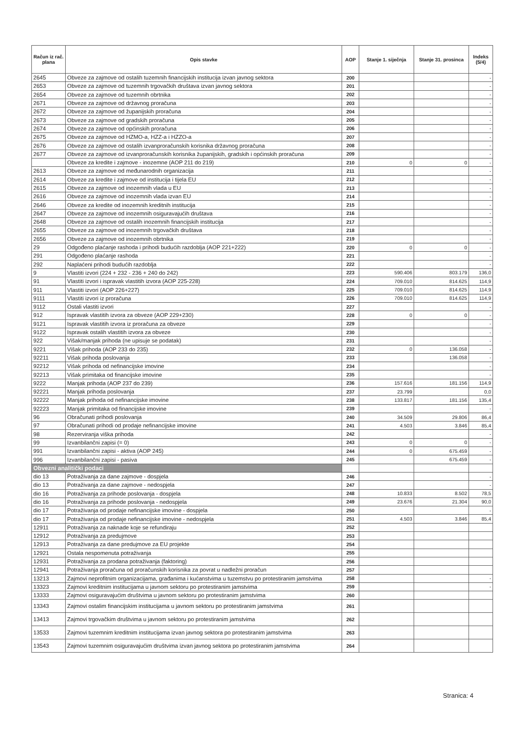| Račun iz rač. plana | Opis stavke | AOP | Stanje 1. siječnja | Stanje 31. prosinca | Indeks (5/4) |
| --- | --- | --- | --- | --- | --- |
| 2645 | Obveze za zajmove od ostalih tuzemnih financijskih institucija izvan javnog sektora | 200 | | | - |
| 2653 | Obveze za zajmove od tuzemnih trgovačkih društava izvan javnog sektora | 201 | | | - |
| 2654 | Obveze za zajmove od tuzemnih obrtnika | 202 | | | - |
| 2671 | Obveze za zajmove od državnog proračuna | 203 | | | - |
| 2672 | Obveze za zajmove od županijskih proračuna | 204 | | | - |
| 2673 | Obveze za zajmove od gradskih proračuna | 205 | | | - |
| 2674 | Obveze za zajmove od općinskih proračuna | 206 | | | - |
| 2675 | Obveze za zajmove od HZMO-a, HZZ-a i HZZO-a | 207 | | | - |
| 2676 | Obveze za zajmove od ostalih izvanproračunskih korisnika državnog proračuna | 208 | | | - |
| 2677 | Obveze za zajmove od izvanproračunskih korisnika županijskih, gradskih i općinskih proračuna | 209 | | | - |
| | Obveze za kredite i zajmove - inozemne (AOP 211 do 219) | 210 | 0 | 0 | - |
| 2613 | Obveze za zajmove od međunarodnih organizacija | 211 | | | - |
| 2614 | Obveze za kredite i zajmove od institucija i tijela EU | 212 | | | - |
| 2615 | Obveze za zajmove od inozemnih vlada u EU | 213 | | | - |
| 2616 | Obveze za zajmove od inozemnih vlada izvan EU | 214 | | | - |
| 2646 | Obveze za kredite od inozemnih kreditnih institucija | 215 | | | - |
| 2647 | Obveze za zajmove od inozemnih osiguravajućih društava | 216 | | | - |
| 2648 | Obveze za zajmove od ostalih inozemnih financijskih institucija | 217 | | | - |
| 2655 | Obveze za zajmove od inozemnih trgovačkih društava | 218 | | | - |
| 2656 | Obveze za zajmove od inozemnih obrtnika | 219 | | | - |
| 29 | Odgođeno plaćanje rashoda i prihodi budućih razdoblja (AOP 221+222) | 220 | 0 | 0 | - |
| 291 | Odgođeno plaćanje rashoda | 221 | | | - |
| 292 | Naplaćeni prihodi budućih razdoblja | 222 | | | - |
| 9 | Vlastiti izvori (224 + 232 - 236 + 240 do 242) | 223 | 590.406 | 803.179 | 136,0 |
| 91 | Vlastiti izvori i ispravak vlastitih izvora (AOP 225-228) | 224 | 709.010 | 814.625 | 114,9 |
| 911 | Vlastiti izvori (AOP 226+227) | 225 | 709.010 | 814.625 | 114,9 |
| 9111 | Vlastiti izvori iz proračuna | 226 | 709.010 | 814.625 | 114,9 |
| 9112 | Ostali vlastiti izvori | 227 | | | - |
| 912 | Ispravak vlastitih izvora za obveze (AOP 229+230) | 228 | 0 | 0 | - |
| 9121 | Ispravak vlastitih izvora iz proračuna za obveze | 229 | | | - |
| 9122 | Ispravak ostalih vlastitih izvora za obveze | 230 | | | - |
| 922 | Višak/manjak prihoda (ne upisuje se podatak) | 231 | | | - |
| 9221 | Višak prihoda (AOP 233 do 235) | 232 | 0 | 136.058 | - |
| 92211 | Višak prihoda poslovanja | 233 | | 136.058 | - |
| 92212 | Višak prihoda od nefinancijske imovine | 234 | | | - |
| 92213 | Višak primitaka od financijske imovine | 235 | | | - |
| 9222 | Manjak prihoda (AOP 237 do 239) | 236 | 157.616 | 181.156 | 114,9 |
| 92221 | Manjak prihoda poslovanja | 237 | 23.799 | | 0,0 |
| 92222 | Manjak prihoda od nefinancijske imovine | 238 | 133.817 | 181.156 | 135,4 |
| 92223 | Manjak primitaka od financijske imovine | 239 | | | - |
| 96 | Obračunati prihodi poslovanja | 240 | 34.509 | 29.806 | 86,4 |
| 97 | Obračunati prihodi od prodaje nefinancijske imovine | 241 | 4.503 | 3.846 | 85,4 |
| 98 | Rezerviranja viška prihoda | 242 | | | - |
| 99 | Izvanbilančni zapisi (= 0) | 243 | 0 | 0 | - |
| 991 | Izvanbilančni zapisi - aktiva (AOP 245) | 244 | 0 | 675.459 | - |
| 996 | Izvanbilančni zapisi - pasiva | 245 | | 675.459 | - |
| Obvezni analitički podaci | | | | | |
| dio 13 | Potraživanja za dane zajmove - dospjela | 246 | | | - |
| dio 13 | Potraživanja za dane zajmove - nedospjela | 247 | | | - |
| dio 16 | Potraživanja za prihode poslovanja - dospjela | 248 | 10.833 | 8.502 | 78,5 |
| dio 16 | Potraživanja za prihode poslovanja - nedospjela | 249 | 23.676 | 21.304 | 90,0 |
| dio 17 | Potraživanja od prodaje nefinancijske imovine - dospjela | 250 | | | - |
| dio 17 | Potraživanja od prodaje nefinancijske imovine - nedospjela | 251 | 4.503 | 3.846 | 85,4 |
| 12911 | Potraživanja za naknade koje se refundiraju | 252 | | | |
| 12912 | Potraživanja za predujmove | 253 | | | |
| 12913 | Potraživanja za dane predujmove za EU projekte | 254 | | | |
| 12921 | Ostala nespomenuta potraživanja | 255 | | | |
| 12931 | Potraživanja za prodana potraživanja (faktoring) | 256 | | | |
| 12941 | Potraživanja proračuna od proračunskih korisnika za povrat u nadležni proračun | 257 | | | |
| 13213 | Zajmovi neprofitnim organizacijama, građanima i kućanstvima u tuzemstvu po protestiranim jamstvima | 258 | | | - |
| 13323 | Zajmovi kreditnim institucijama u javnom sektoru po protestiranim jamstvima | 259 | | | - |
| 13333 | Zajmovi osiguravajućim društvima u javnom sektoru po protestiranim jamstvima | 260 | | | |
| 13343 | Zajmovi ostalim financijskim institucijama u javnom sektoru po protestiranim jamstvima | 261 | | | |
| 13413 | Zajmovi trgovačkim društvima u javnom sektoru po protestiranim jamstvima | 262 | | | |
| 13533 | Zajmovi tuzemnim kreditnim institucijama izvan javnog sektora po protestiranim jamstvima | 263 | | | |
| 13543 | Zajmovi tuzemnim osiguravajućim društvima izvan javnog sektora po protestiranim jamstvima | 264 | | | |
Stranica: 4